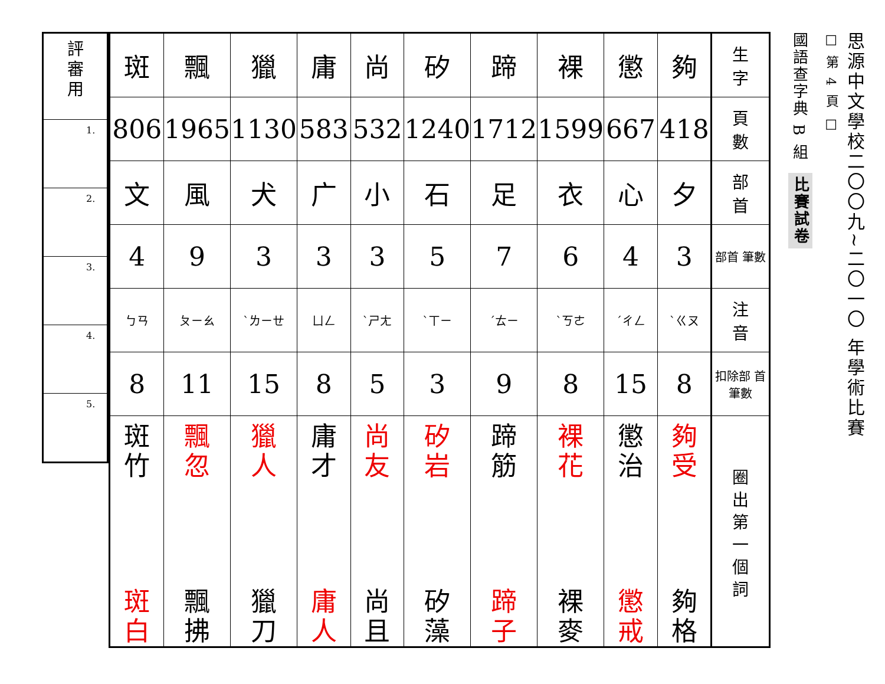思源中文學校二〇〇九~二〇一〇 年學術比賽
□ 第 4 頁 □
國語查字典 B 組
比賽試卷
| 生 字 | 夠 | 懲 | 裸 | 蹄 | 矽 | 尚 | 庸 | 獵 | 飄 | 斑 |
| 頁 數 | 418 | 667 | 1599 | 1712 | 1240 | 532 | 583 | 1130 | 1965 | 806 |
| 部 首 | 夕 | 心 | 衣 | 足 | 石 | 小 | 广 | 犬 | 風 | 文 |
| 部首 筆數 | 3 | 4 | 6 | 7 | 5 | 3 | 3 | 3 | 9 | 4 |
| 注 音 | ㄍㄡˋ | ㄔㄥˊ | ㄎㄜˋ | ㄊㄧˊ | ㄒㄧˋ | ㄕㄤˋ | ㄩㄥ | ㄌㄧㄝˋ | ㄆㄧㄠ | ㄅㄢ |
| 扣除部 首筆數 | 8 | 15 | 8 | 9 | 3 | 5 | 8 | 15 | 11 | 8 |
| 圈 出 第 一 個 詞 | 夠 受 夠 格 | 懲 治 懲 戒 | 裸 花 裸 麥 | 蹄 筋 蹄 子 | 矽 岩 矽 藻 | 尚 友 尚 且 | 庸 才 庸 人 | 獵 人 獵 刀 | 飄 忽 飄 拂 | 斑 竹 斑 白 |
| 評 審 用 |
| 1. |
| 2. |
| 3. |
| 4. |
| 5. |